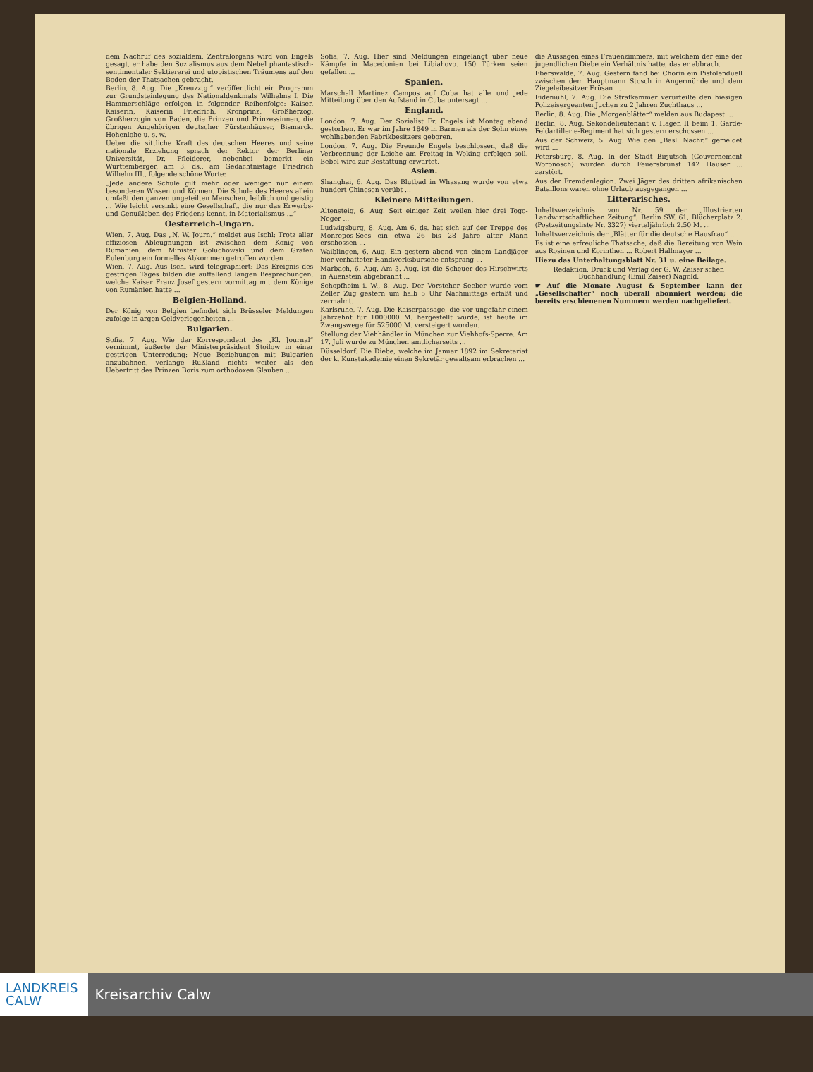dem Nachruf des sozialdem. Zentralorgans wird von Engels gesagt, er habe den Sozialismus aus dem Nebel phantastisch-sentimentaler Sektiererei und utopistischen Träumens auf den Boden der Thatsachen gebracht.
Berlin, 8. Aug. Die „Kreuzztg.“ veröffentlicht ein Programm zur Grundsteinlegung des Nationaldenkmals Wilhelms I. Die Hammerschläge erfolgen in folgender Reihenfolge: Kaiser, Kaiserin, Kaiserin Friedrich, Kronprinz, Großherzog, Großherzogin von Baden, die Prinzen und Prinzessinnen, die übrigen Angehörigen deutscher Fürstenhäuser, Bismarck, Hohenlohe u. s. w.
Ueber die sittliche Kraft des deutschen Heeres und seine nationale Erziehung sprach der Rektor der Berliner Universität, Dr. Pfleiderer, nebenbei bemerkt ein Württemberger, am 3. ds., am Gedächtnistage Friedrich Wilhelm III., folgende schöne Worte:
„Jede andere Schule gilt mehr oder weniger nur einem besonderen Wissen und Können. Die Schule des Heeres allein umfaßt den ganzen ungeteilten Menschen, leiblich und geistig ... Wie leicht versinkt eine Gesellschaft, die nur das Erwerbs- und Genußleben des Friedens kennt, in Materialismus ...“
Oesterreich-Ungarn.
Wien, 7. Aug. Das „N. W. Journ.“ meldet aus Ischl: Trotz aller offiziösen Ableugnungen ist zwischen dem König von Rumänien, dem Minister Goluchowski und dem Grafen Eulenburg ein formelles Abkommen getroffen worden ...
Wien, 7. Aug. Aus Ischl wird telegraphiert: Das Ereignis des gestrigen Tages bilden die auffallend langen Besprechungen, welche Kaiser Franz Josef gestern vormittag mit dem Könige von Rumänien hatte ...
Belgien-Holland.
Der König von Belgien befindet sich Brüsseler Meldungen zufolge in argen Geldverlegenheiten ...
Bulgarien.
Sofia, 7. Aug. Wie der Korrespondent des „Kl. Journal“ vernimmt, äußerte der Ministerpräsident Stoilow in einer gestrigen Unterredung: Neue Beziehungen mit Bulgarien anzubahnen, verlange Rußland nichts weiter als den Uebertritt des Prinzen Boris zum orthodoxen Glauben ...
Sofia, 7. Aug. Hier sind Meldungen eingelangt über neue Kämpfe in Macedonien bei Libiahovo. 150 Türken seien gefallen ...
Spanien.
Marschall Martinez Campos auf Cuba hat alle und jede Mitteilung über den Aufstand in Cuba untersagt ...
England.
London, 7. Aug. Der Sozialist Fr. Engels ist Montag abend gestorben. Er war im Jahre 1849 in Barmen als der Sohn eines wohlhabenden Fabrikbesitzers geboren.
London, 7. Aug. Die Freunde Engels beschlossen, daß die Verbrennung der Leiche am Freitag in Woking erfolgen soll. Bebel wird zur Bestattung erwartet.
Asien.
Shanghai, 6. Aug. Das Blutbad in Whasang wurde von etwa hundert Chinesen verübt ...
Kleinere Mitteilungen.
Altensteig, 6. Aug. Seit einiger Zeit weilen hier drei Togo-Neger ...
Ludwigsburg, 8. Aug. Am 6. ds. hat sich auf der Treppe des Monrepos-Sees ein etwa 26 bis 28 Jahre alter Mann erschossen ...
Waiblingen, 6. Aug. Ein gestern abend von einem Landjäger hier verhafteter Handwerksbursche entsprang ...
Marbach, 6. Aug. Am 3. Aug. ist die Scheuer des Hirschwirts in Auenstein abgebrannt ...
Schopfheim i. W., 8. Aug. Der Vorsteher Seeber wurde vom Zeller Zug gestern um halb 5 Uhr Nachmittags erfaßt und zermalmt.
Karlsruhe, 7. Aug. Die Kaiserpassage, die vor ungefähr einem Jahrzehnt für 1000000 M. hergestellt wurde, ist heute im Zwangswege für 525000 M. versteigert worden.
Stellung der Viehhändler in München zur Viehhofs-Sperre. Am 17. Juli wurde zu München amtlicherseits ...
Düsseldorf. Die Diebe, welche im Januar 1892 im Sekretariat der k. Kunstakademie einen Sekretär gewaltsam erbrachen ...
die Aussagen eines Frauenzimmers, mit welchem der eine der jugendlichen Diebe ein Verhältnis hatte, das er abbrach.
Eberswalde, 7. Aug. Gestern fand bei Chorin ein Pistolenduell zwischen dem Hauptmann Stosch in Angermünde und dem Ziegeleibesitzer Früsan ...
Eidemühl, 7. Aug. Die Strafkammer verurteilte den hiesigen Polizeisergeanten Juchen zu 2 Jahren Zuchthaus ...
Berlin, 8. Aug. Die „Morgenblätter“ melden aus Budapest ...
Berlin, 8. Aug. Sekondelieutenant v. Hagen II beim 1. Garde-Feldartillerie-Regiment hat sich gestern erschossen ...
Aus der Schweiz, 5. Aug. Wie den „Basl. Nachr.“ gemeldet wird ...
Petersburg, 8. Aug. In der Stadt Birjutsch (Gouvernement Woronosch) wurden durch Feuersbrunst 142 Häuser ... zerstört.
Aus der Fremdenlegion. Zwei Jäger des dritten afrikanischen Bataillons waren ohne Urlaub ausgegangen ...
Litterarisches.
Inhaltsverzeichnis von Nr. 59 der „Illustrierten Landwirtschaftlichen Zeitung“, Berlin SW. 61, Blücherplatz 2. (Postzeitungsliste Nr. 3327) vierteljährlich 2.50 M. ...
Inhaltsverzeichnis der „Blätter für die deutsche Hausfrau“ ...
Es ist eine erfreuliche Thatsache, daß die Bereitung von Wein aus Rosinen und Korinthen ... Robert Hallmayer ...
Hiezu das Unterhaltungsblatt Nr. 31 u. eine Beilage.
Redaktion, Druck und Verlag der G. W. Zaiser'schen Buchhandlung (Emil Zaiser) Nagold.
☛ Auf die Monate August & September kann der „Gesellschafter“ noch überall abonniert werden; die bereits erschienenen Nummern werden nachgeliefert.
LANDKREIS
CALW
Kreisarchiv Calw